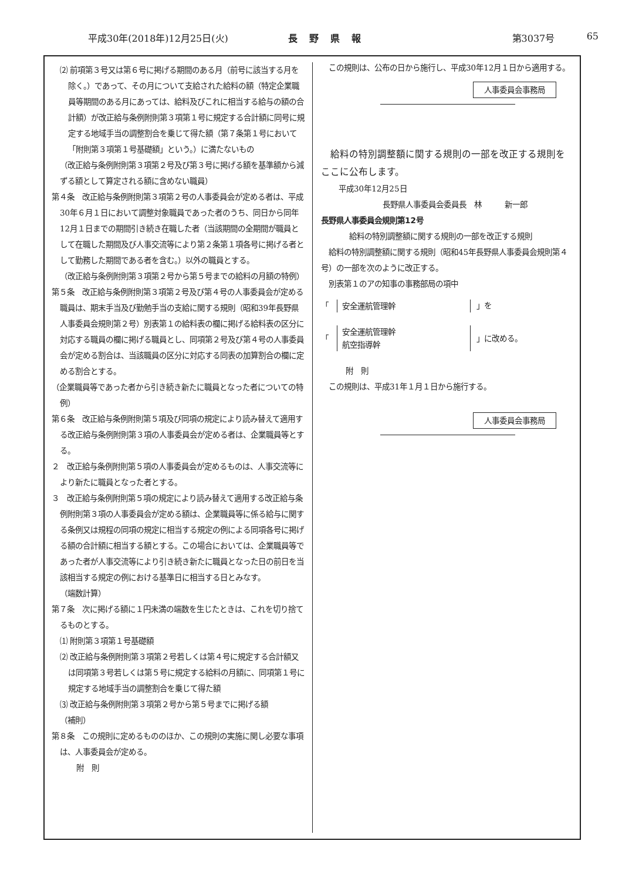平成30年(2018年)12月25日(火) 長野県報 第3037号 65
⑵ 前項第３号又は第６号に掲げる期間のある月（前号に該当する月を除く。）であって、その月について支給された給料の額（特定企業職員等期間のある月にあっては、給料及びこれに相当する給与の額の合計額）が改正給与条例附則第３項第１号に規定する合計額に同号に規定する地域手当の調整割合を乗じて得た額（第７条第１号において「附則第３項第１号基礎額」という。）に満たないもの
（改正給与条例附則第３項第２号及び第３号に掲げる額を基準額から減ずる額として算定される額に含めない職員）
第４条　改正給与条例附則第３項第２号の人事委員会が定める者は、平成30年６月１日において調整対象職員であった者のうち、同日から同年12月１日までの期間引き続き在職した者（当該期間の全期間が職員として在職した期間及び人事交流等により第２条第１項各号に掲げる者として勤務した期間である者を含む。）以外の職員とする。
（改正給与条例附則第３項第２号から第５号までの給料の月額の特例）
第５条　改正給与条例附則第３項第２号及び第４号の人事委員会が定める職員は、期末手当及び勤勉手当の支給に関する規則（昭和39年長野県人事委員会規則第２号）別表第１の給料表の欄に掲げる給料表の区分に対応する職員の欄に掲げる職員とし、同項第２号及び第４号の人事委員会が定める割合は、当該職員の区分に対応する同表の加算割合の欄に定める割合とする。
（企業職員等であった者から引き続き新たに職員となった者についての特例）
第６条　改正給与条例附則第５項及び同項の規定により読み替えて適用する改正給与条例附則第３項の人事委員会が定める者は、企業職員等とする。
２　改正給与条例附則第５項の人事委員会が定めるものは、人事交流等により新たに職員となった者とする。
３　改正給与条例附則第５項の規定により読み替えて適用する改正給与条例附則第３項の人事委員会が定める額は、企業職員等に係る給与に関する条例又は規程の同項の規定に相当する規定の例による同項各号に掲げる額の合計額に相当する額とする。この場合においては、企業職員等であった者が人事交流等により引き続き新たに職員となった日の前日を当該相当する規定の例における基準日に相当する日とみなす。
（端数計算）
第７条　次に掲げる額に１円未満の端数を生じたときは、これを切り捨てるものとする。
⑴ 附則第３項第１号基礎額
⑵ 改正給与条例附則第３項第２号若しくは第４号に規定する合計額又は同項第３号若しくは第５号に規定する給料の月額に、同項第１号に規定する地域手当の調整割合を乗じて得た額
⑶ 改正給与条例附則第３項第２号から第５号までに掲げる額
（補則）
第８条　この規則に定めるもののほか、この規則の実施に関し必要な事項は、人事委員会が定める。
附　則
　この規則は、公布の日から施行し、平成30年12月１日から適用する。
人事委員会事務局
　給料の特別調整額に関する規則の一部を改正する規則をここに公布します。
平成30年12月25日
長野県人事委員会委員長　林　　　新一郎
長野県人事委員会規則第12号
給料の特別調整額に関する規則の一部を改正する規則
　給料の特別調整額に関する規則（昭和45年長野県人事委員会規則第４号）の一部を次のように改正する。
　別表第１のアの知事の事務部局の項中
「
安全運航管理幹
」を
「
安全運航管理幹
航空指導幹
」に改める。
附　則
　この規則は、平成31年１月１日から施行する。
人事委員会事務局